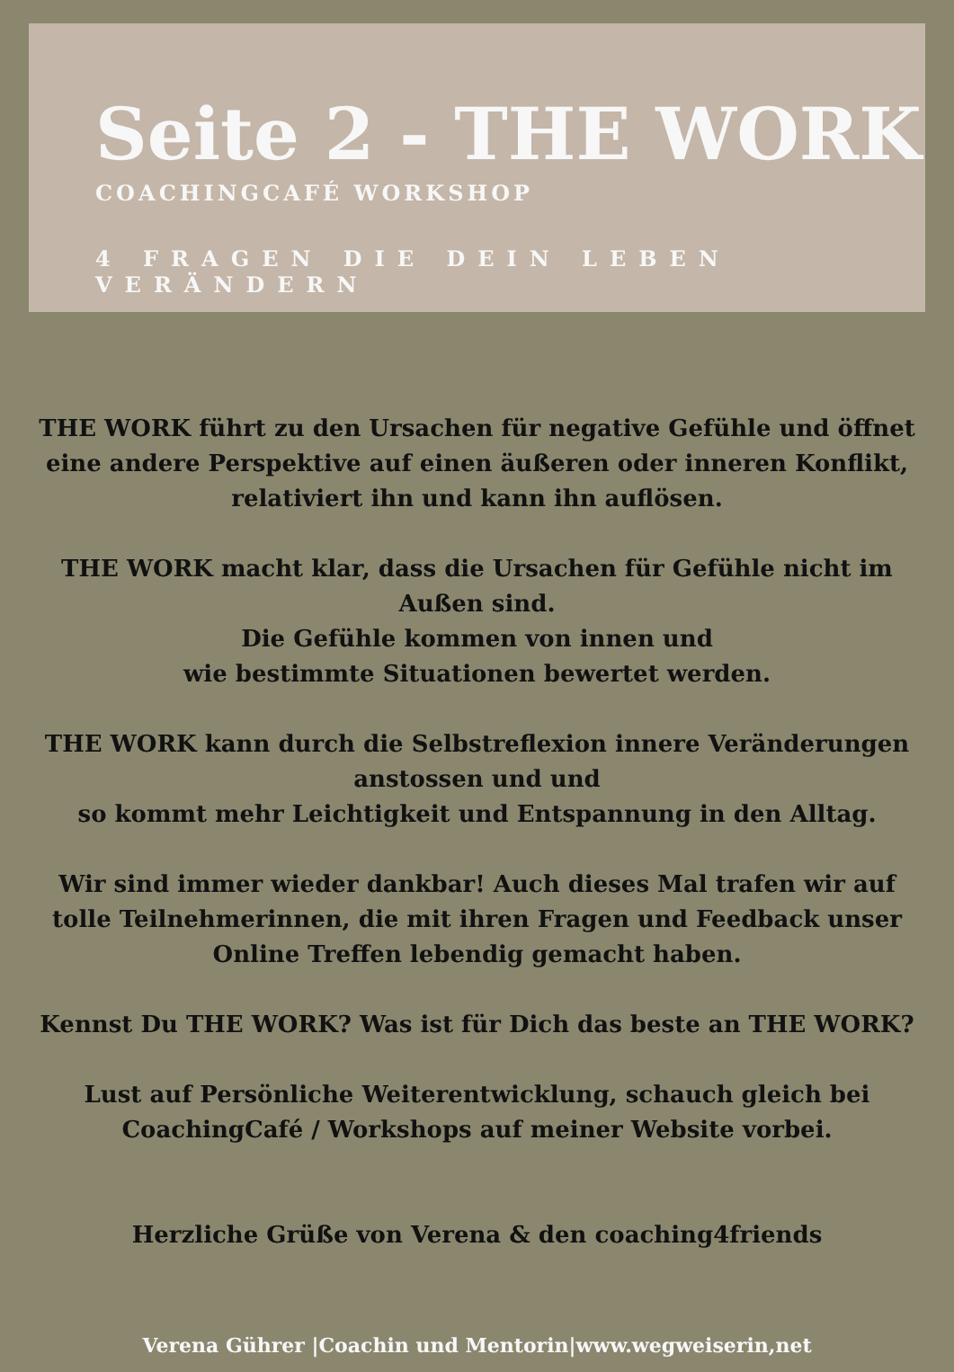Seite 2 - THE WORK
COACHINGCAFÉ WORKSHOP
4 FRAGEN DIE DEIN LEBEN VERÄNDERN
THE WORK führt zu den Ursachen für negative Gefühle und öffnet eine andere Perspektive auf einen äußeren oder inneren Konflikt,
relativiert ihn und kann ihn auflösen.
THE WORK macht klar, dass die Ursachen für Gefühle nicht im Außen sind.
Die Gefühle kommen von innen und
wie bestimmte Situationen bewertet werden.
THE WORK kann durch die Selbstreflexion innere Veränderungen
anstossen und und
so kommt mehr Leichtigkeit und Entspannung in den Alltag.
Wir sind immer wieder dankbar! Auch dieses Mal trafen wir auf tolle Teilnehmerinnen, die mit ihren Fragen und Feedback unser Online Treffen lebendig gemacht haben.
Kennst Du THE WORK? Was ist für Dich das beste an THE WORK?
Lust auf Persönliche Weiterentwicklung, schauch gleich bei
CoachingCafé / Workshops auf meiner Website vorbei.
Herzliche Grüße von Verena & den coaching4friends
Verena Gührer |Coachin und Mentorin|www.wegweiserin,net